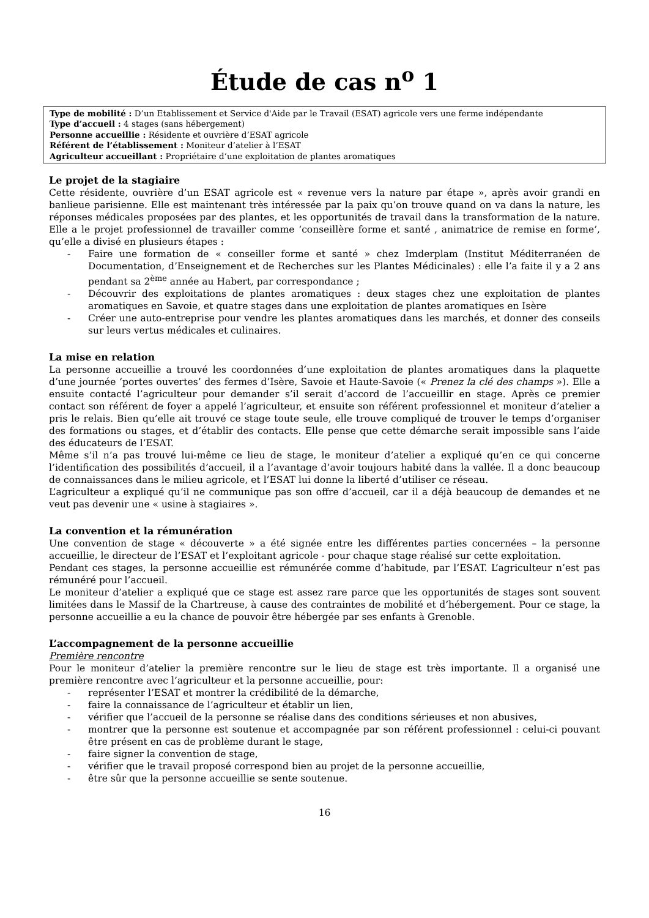Étude de cas n<sup>o</sup> 1
Type de mobilité : D’un Etablissement et Service d'Aide par le Travail (ESAT) agricole vers une ferme indépendante
Type d’accueil : 4 stages (sans hébergement)
Personne accueillie : Résidente et ouvrière d’ESAT agricole
Référent de l’établissement : Moniteur d’atelier à l’ESAT
Agriculteur accueillant : Propriétaire d’une exploitation de plantes aromatiques
Le projet de la stagiaire
Cette résidente, ouvrière d’un ESAT agricole est « revenue vers la nature par étape », après avoir grandi en banlieue parisienne. Elle est maintenant très intéressée par la paix qu’on trouve quand on va dans la nature, les réponses médicales proposées par des plantes, et les opportunités de travail dans la transformation de la nature. Elle a le projet professionnel de travailler comme ‘conseillère forme et santé , animatrice de remise en forme’, qu’elle a divisé en plusieurs étapes :
- Faire une formation de « conseiller forme et santé » chez Imderplam (Institut Méditerranéen de Documentation, d’Enseignement et de Recherches sur les Plantes Médicinales) : elle l’a faite il y a 2 ans pendant sa 2<sup>ème</sup> année au Habert, par correspondance ;
- Découvrir des exploitations de plantes aromatiques : deux stages chez une exploitation de plantes aromatiques en Savoie, et quatre stages dans une exploitation de plantes aromatiques en Isère
- Créer une auto-entreprise pour vendre les plantes aromatiques dans les marchés, et donner des conseils sur leurs vertus médicales et culinaires.
La mise en relation
La personne accueillie a trouvé les coordonnées d’une exploitation de plantes aromatiques dans la plaquette d’une journée ‘portes ouvertes’ des fermes d’Isère, Savoie et Haute-Savoie (« Prenez la clé des champs »). Elle a ensuite contacté l’agriculteur pour demander s’il serait d’accord de l’accueillir en stage. Après ce premier contact son référent de foyer a appelé l’agriculteur, et ensuite son référent professionnel et moniteur d’atelier a pris le relais. Bien qu’elle ait trouvé ce stage toute seule, elle trouve compliqué de trouver le temps d’organiser des formations ou stages, et d’établir des contacts. Elle pense que cette démarche serait impossible sans l’aide des éducateurs de l’ESAT.
Même s’il n’a pas trouvé lui-même ce lieu de stage, le moniteur d’atelier a expliqué qu’en ce qui concerne l’identification des possibilités d’accueil, il a l’avantage d’avoir toujours habité dans la vallée. Il a donc beaucoup de connaissances dans le milieu agricole, et l’ESAT lui donne la liberté d’utiliser ce réseau.
L’agriculteur a expliqué qu’il ne communique pas son offre d’accueil, car il a déjà beaucoup de demandes et ne veut pas devenir une « usine à stagiaires ».
La convention et la rémunération
Une convention de stage « découverte » a été signée entre les différentes parties concernées – la personne accueillie, le directeur de l’ESAT et l’exploitant agricole - pour chaque stage réalisé sur cette exploitation.
Pendant ces stages, la personne accueillie est rémunérée comme d’habitude, par l’ESAT. L’agriculteur n’est pas rémunéré pour l’accueil.
Le moniteur d’atelier a expliqué que ce stage est assez rare parce que les opportunités de stages sont souvent limitées dans le Massif de la Chartreuse, à cause des contraintes de mobilité et d’hébergement. Pour ce stage, la personne accueillie a eu la chance de pouvoir être hébergée par ses enfants à Grenoble.
L’accompagnement de la personne accueillie
Première rencontre
Pour le moniteur d’atelier la première rencontre sur le lieu de stage est très importante. Il a organisé une première rencontre avec l’agriculteur et la personne accueillie, pour:
- représenter l’ESAT et montrer la crédibilité de la démarche,
- faire la connaissance de l’agriculteur et établir un lien,
- vérifier que l’accueil de la personne se réalise dans des conditions sérieuses et non abusives,
- montrer que la personne est soutenue et accompagnée par son référent professionnel : celui-ci pouvant être présent en cas de problème durant le stage,
- faire signer la convention de stage,
- vérifier que le travail proposé correspond bien au projet de la personne accueillie,
- être sûr que la personne accueillie se sente soutenue.
16